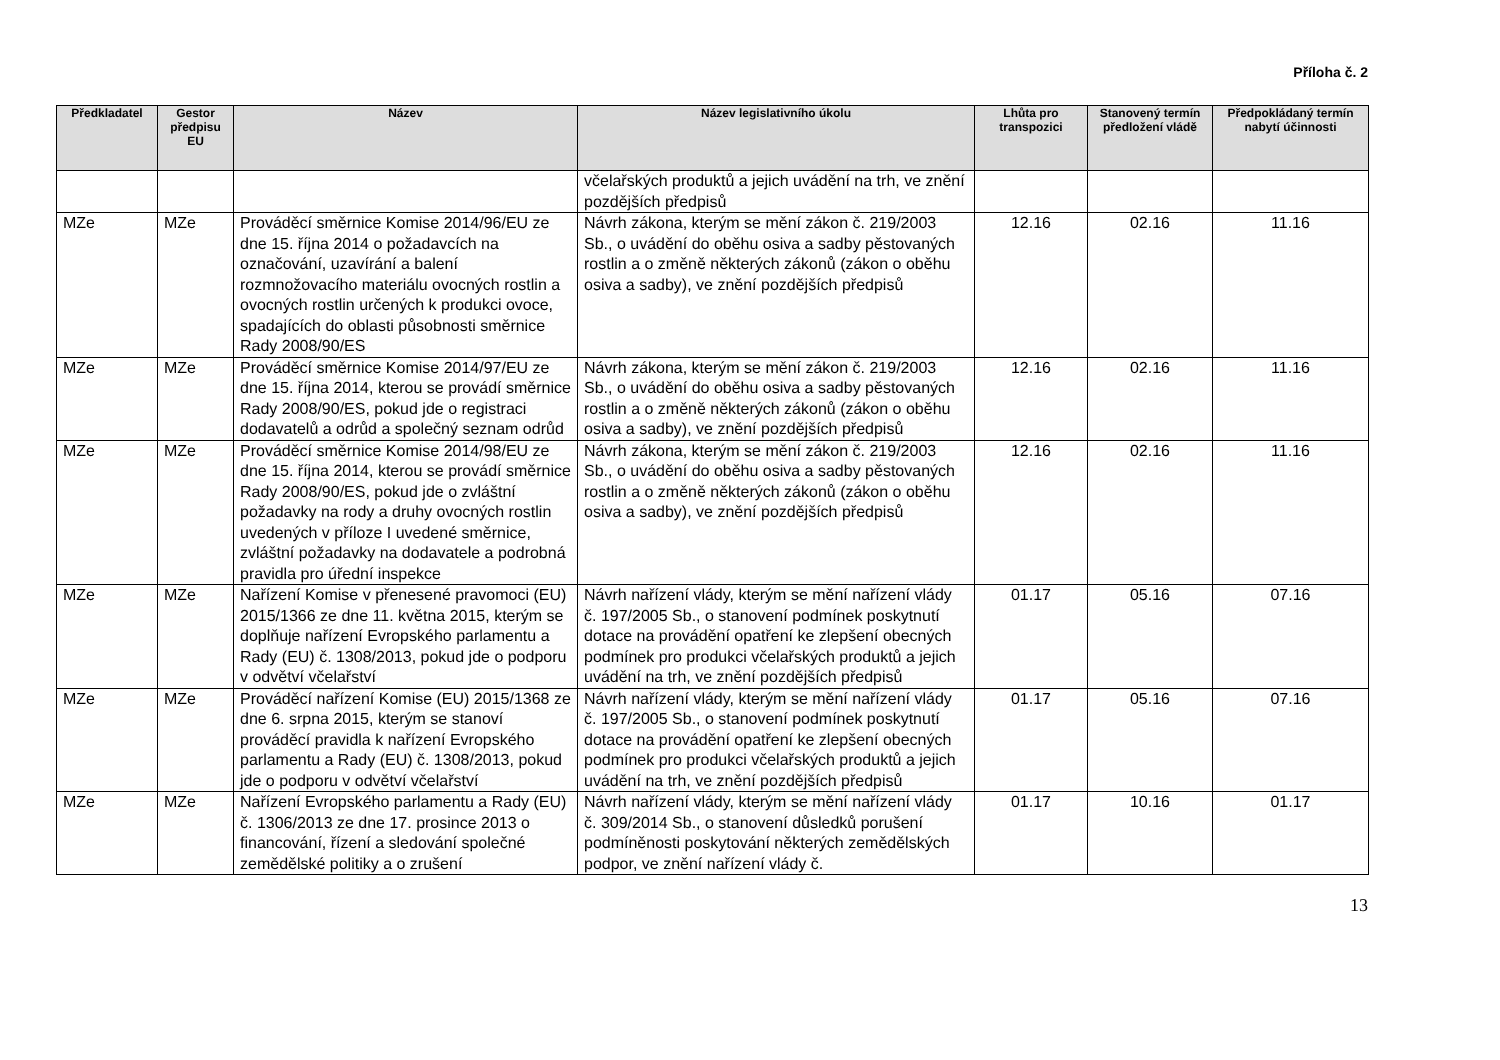Příloha č. 2
| Předkladatel | Gestor předpisu EU | Název | Název legislativního úkolu | Lhůta pro transpozici | Stanovený termín předložení vládě | Předpokládaný termín nabytí účinnosti |
| --- | --- | --- | --- | --- | --- | --- |
| | | | včelařských produktů a jejich uvádění na trh, ve znění pozdějších předpisů | | | |
| MZe | MZe | Prováděcí směrnice Komise 2014/96/EU ze dne 15. října 2014 o požadavcích na označování, uzavírání a balení rozmnožovacího materiálu ovocných rostlin a ovocných rostlin určených k produkci ovoce, spadajících do oblasti působnosti směrnice Rady 2008/90/ES | Návrh zákona, kterým se mění zákon č. 219/2003 Sb., o uvádění do oběhu osiva a sadby pěstovaných rostlin a o změně některých zákonů (zákon o oběhu osiva a sadby), ve znění pozdějších předpisů | 12.16 | 02.16 | 11.16 |
| MZe | MZe | Prováděcí směrnice Komise 2014/97/EU ze dne 15. října 2014, kterou se provádí směrnice Rady 2008/90/ES, pokud jde o registraci dodavatelů a odrůd a společný seznam odrůd | Návrh zákona, kterým se mění zákon č. 219/2003 Sb., o uvádění do oběhu osiva a sadby pěstovaných rostlin a o změně některých zákonů (zákon o oběhu osiva a sadby), ve znění pozdějších předpisů | 12.16 | 02.16 | 11.16 |
| MZe | MZe | Prováděcí směrnice Komise 2014/98/EU ze dne 15. října 2014, kterou se provádí směrnice Rady 2008/90/ES, pokud jde o zvláštní požadavky na rody a druhy ovocných rostlin uvedených v příloze I uvedené směrnice, zvláštní požadavky na dodavatele a podrobná pravidla pro úřední inspekce | Návrh zákona, kterým se mění zákon č. 219/2003 Sb., o uvádění do oběhu osiva a sadby pěstovaných rostlin a o změně některých zákonů (zákon o oběhu osiva a sadby), ve znění pozdějších předpisů | 12.16 | 02.16 | 11.16 |
| MZe | MZe | Nařízení Komise v přenesené pravomoci (EU) 2015/1366 ze dne 11. května 2015, kterým se doplňuje nařízení Evropského parlamentu a Rady (EU) č. 1308/2013, pokud jde o podporu v odvětví včelařství | Návrh nařízení vlády, kterým se mění nařízení vlády č. 197/2005 Sb., o stanovení podmínek poskytnutí dotace na provádění opatření ke zlepšení obecných podmínek pro produkci včelařských produktů a jejich uvádění na trh, ve znění pozdějších předpisů | 01.17 | 05.16 | 07.16 |
| MZe | MZe | Prováděcí nařízení Komise (EU) 2015/1368 ze dne 6. srpna 2015, kterým se stanoví prováděcí pravidla k nařízení Evropského parlamentu a Rady (EU) č. 1308/2013, pokud jde o podporu v odvětví včelařství | Návrh nařízení vlády, kterým se mění nařízení vlády č. 197/2005 Sb., o stanovení podmínek poskytnutí dotace na provádění opatření ke zlepšení obecných podmínek pro produkci včelařských produktů a jejich uvádění na trh, ve znění pozdějších předpisů | 01.17 | 05.16 | 07.16 |
| MZe | MZe | Nařízení Evropského parlamentu a Rady (EU) č. 1306/2013 ze dne 17. prosince 2013 o financování, řízení a sledování společné zemědělské politiky a o zrušení | Návrh nařízení vlády, kterým se mění nařízení vlády č. 309/2014 Sb., o stanovení důsledků porušení podmíněnosti poskytování některých zemědělských podpor, ve znění nařízení vlády č. | 01.17 | 10.16 | 01.17 |
13